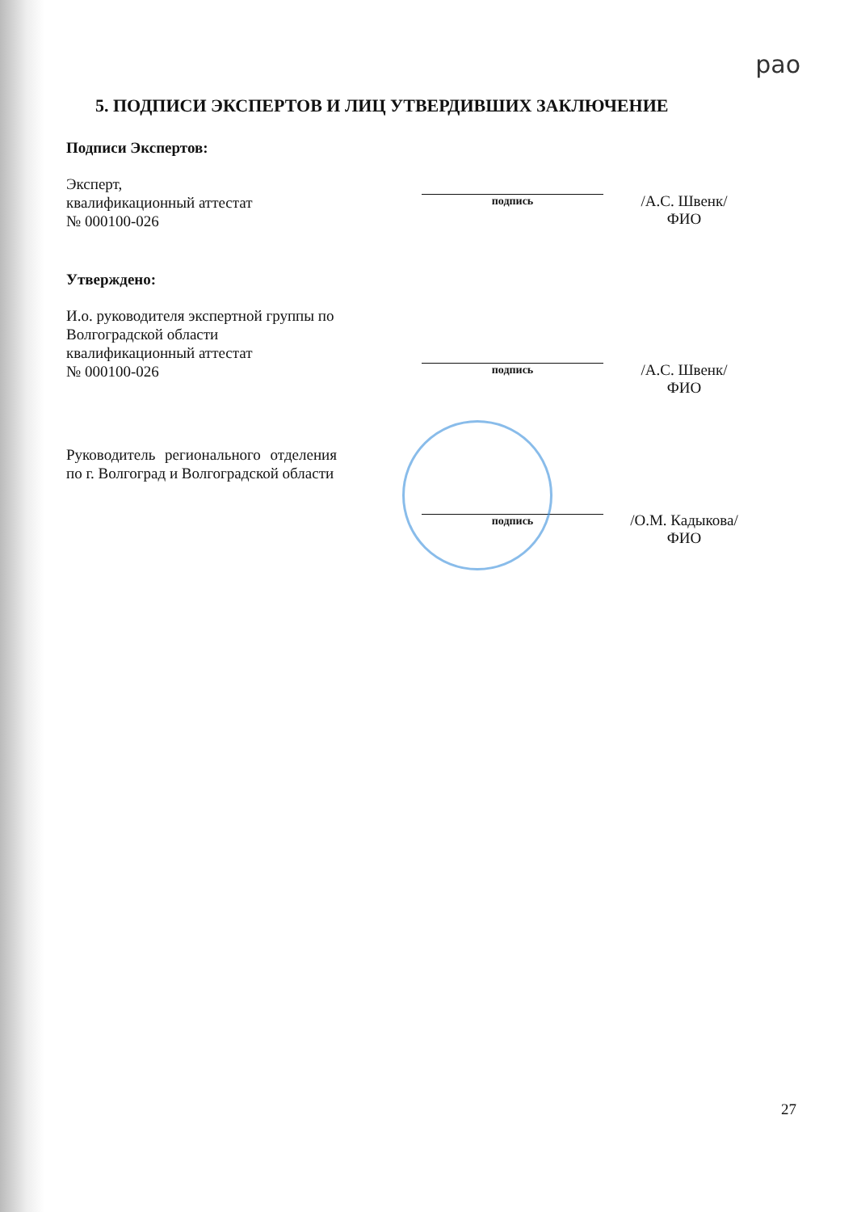рао
5. ПОДПИСИ ЭКСПЕРТОВ И ЛИЦ УТВЕРДИВШИХ ЗАКЛЮЧЕНИЕ
Подписи Экспертов:
Эксперт,
квалификационный аттестат
№ 000100-026
подпись
/А.С. Швенк/
ФИО
Утверждено:
И.о. руководителя экспертной группы по Волгоградской области квалификационный аттестат
№ 000100-026
подпись
/А.С. Швенк/
ФИО
Руководитель регионального отделения по г. Волгоград и Волгоградской области
подпись
/О.М. Кадыкова/
ФИО
27